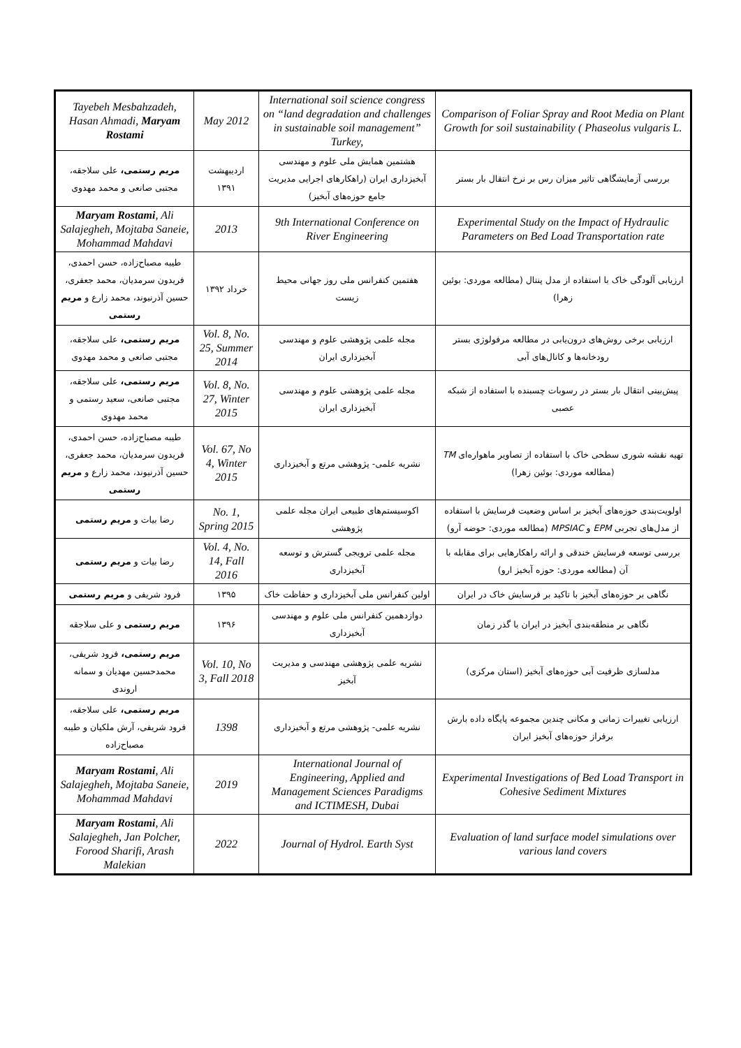| Tayebeh Mesbahzadeh, Hasan Ahmadi, Maryam Rostami | May 2012 | International soil science congress on “land degradation and challenges in sustainable soil management” Turkey, | Comparison of Foliar Spray and Root Media on Plant Growth for soil sustainability ( Phaseolus vulgaris L. |
| مریم رستمی، علی سلاجقه، مجتبی صانعی و محمد مهدوی | اردیبهشت ۱۳۹۱ | هشتمین همایش ملی علوم و مهندسی آبخیزداری ایران (راهکارهای اجرایی مدیریت جامع حوزه‌های آبخیز) | بررسی آزمایشگاهی تاثیر میزان رس بر نرخ انتقال بار بستر |
| Maryam Rostami , Ali Salajegheh, Mojtaba Saneie, Mohammad Mahdavi | 2013 | 9th International Conference on River Engineering | Experimental Study on the Impact of Hydraulic Parameters on Bed Load Transportation rate |
| طیبه مصباح‌زاده، حسن احمدی، فریدون سرمدیان، محمد جعفری، حسین آذرنیوند، محمد زارع و مریم رستمی | خرداد ۱۳۹۲ | هفتمین کنفرانس ملی روز جهانی محیط زیست | ارزیابی آلودگی خاک با استفاده از مدل پنتال (مطالعه موردی: بوئین زهرا) |
| مریم رستمی، علی سلاجقه، مجتبی صانعی و محمد مهدوی | Vol. 8, No. 25, Summer 2014 | مجله علمی پژوهشی علوم و مهندسی آبخیزداری ایران | ارزیابی برخی روش‌های درون‌یابی در مطالعه مرفولوژی بستر رودخانه‌ها و کانال‌های آبی |
| مریم رستمی، علی سلاجقه، مجتبی صانعی، سعید رستمی و محمد مهدوی | Vol. 8, No. 27, Winter 2015 | مجله علمی پژوهشی علوم و مهندسی آبخیزداری ایران | پیش‌بینی انتقال بار بستر در رسوبات چسبنده با استفاده از شبکه عصبی |
| طیبه مصباح‌زاده، حسن احمدی، فریدون سرمدیان، محمد جعفری، حسین آذرنیوند، محمد زارع و مریم رستمی | Vol. 67, No 4, Winter 2015 | نشریه علمی- پژوهشی مرتع و آبخیزداری | تهیه نقشه شوری سطحی خاک با استفاده از تصاویر ماهواره‌ای TM (مطالعه موردی: بوئین زهرا) |
| رضا بیات و مریم رستمی | No. 1, Spring 2015 | اکوسیستم‌های طبیعی ایران مجله علمی پژوهشی | اولویت‌بندی حوزه‌های آبخیز بر اساس وضعیت فرسایش با استفاده از مدل‌های تجربی EPM و MPSIAC (مطالعه موردی: حوضه آرو) |
| رضا بیات و مریم رستمی | Vol. 4, No. 14, Fall 2016 | مجله علمی ترویجی گسترش و توسعه آبخیزداری | بررسی توسعه فرسایش خندقی و ارائه راهکارهایی برای مقابله با آن (مطالعه موردی: حوزه آبخیز ارو) |
| فرود شریفی و مریم رستمی | ۱۳۹۵ | اولین کنفرانس ملی آبخیزداری و حفاظت خاک | نگاهی بر حوزه‌های آبخیز با تاکید بر فرسایش خاک در ایران |
| مریم رستمی و علی سلاجقه | ۱۳۹۶ | دوازدهمین کنفرانس ملی علوم و مهندسی آبخیزداری | نگاهی بر منطقه‌بندی آبخیز در ایران با گذر زمان |
| مریم رستمی، فرود شریفی، محمدحسین مهدیان و سمانه اروندی | Vol. 10, No 3, Fall 2018 | نشریه علمی پژوهشی مهندسی و مدیریت آبخیز | مدلسازی ظرفیت آبی حوزه‌های آبخیز (استان مرکزی) |
| مریم رستمی، علی سلاجقه، فرود شریفی، آرش ملکیان و طیبه مصباح‌زاده | 1398 | نشریه علمی- پژوهشی مرتع و آبخیزداری | ارزیابی تغییرات زمانی و مکانی چندین مجموعه پایگاه داده بارش برفراز حوزه‌های آبخیز ایران |
| Maryam Rostami , Ali Salajegheh, Mojtaba Saneie, Mohammad Mahdavi | 2019 | International Journal of Engineering, Applied and Management Sciences Paradigms and ICTIMESH, Dubai | Experimental Investigations of Bed Load Transport in Cohesive Sediment Mixtures |
| Maryam Rostami , Ali Salajegheh, Jan Polcher, Forood Sharifi, Arash Malekian | 2022 | Journal of Hydrol. Earth Syst | Evaluation of land surface model simulations over various land covers |